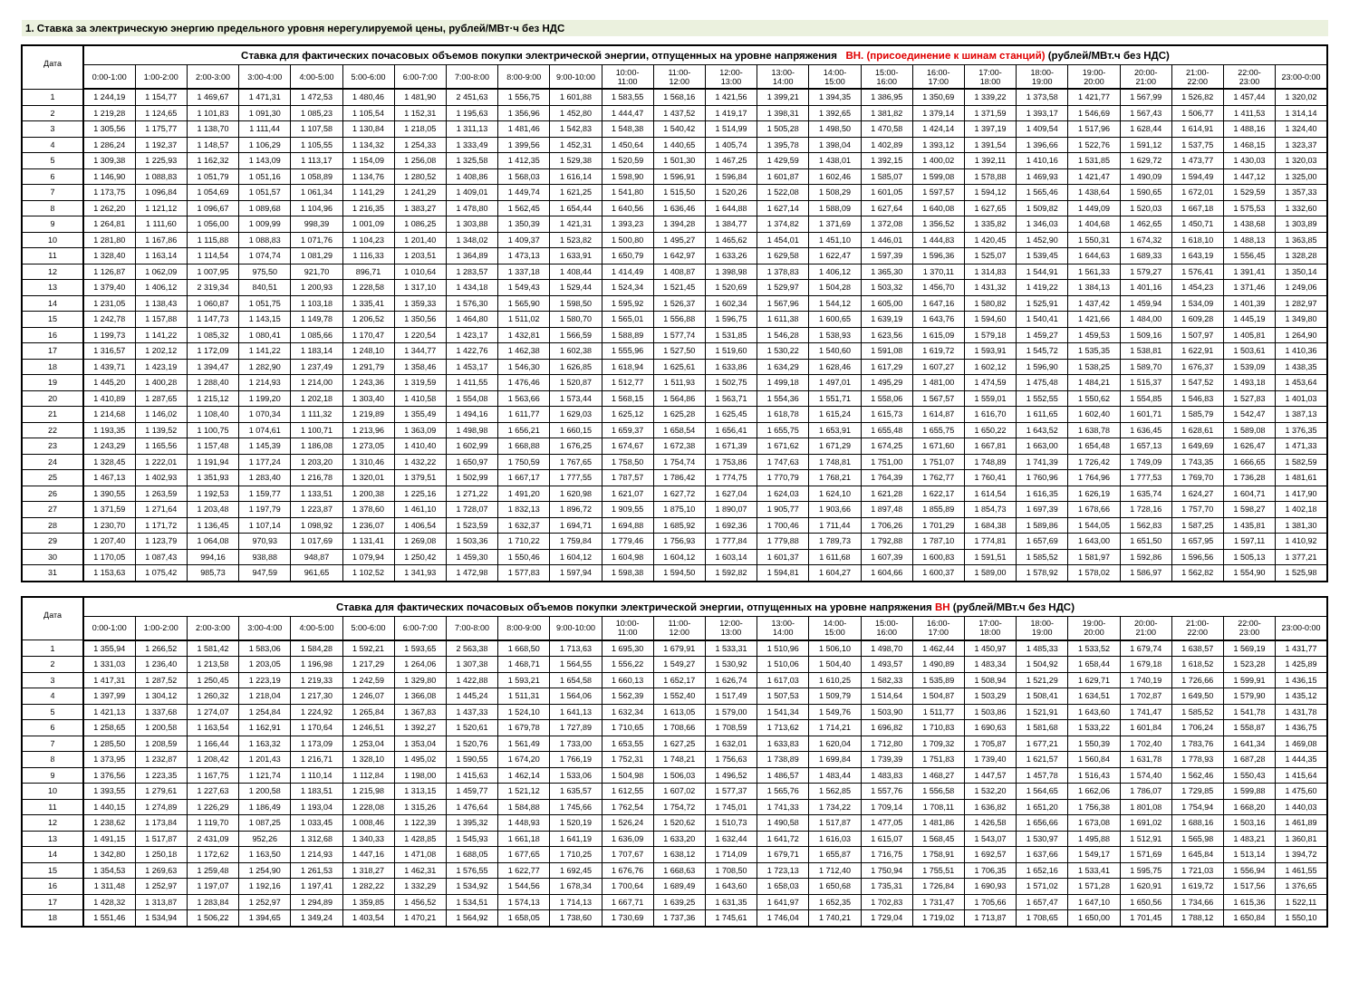1. Ставка за электрическую энергию предельного уровня нерегулируемой цены, рублей/МВт·ч без НДС
| Дата | Ставка для фактических почасовых объемов покупки электрической энергии, отпущенных на уровне напряжения ВН. (присоединение к шинам станций) (рублей/МВт.ч без НДС) | | | | | | | | | | | | | | | | | | | | | | | |
| --- | --- | --- | --- | --- | --- | --- | --- | --- | --- | --- | --- | --- | --- | --- | --- | --- | --- | --- | --- | --- | --- | --- | --- | --- |
| | 0:00-1:00 | 1:00-2:00 | 2:00-3:00 | 3:00-4:00 | 4:00-5:00 | 5:00-6:00 | 6:00-7:00 | 7:00-8:00 | 8:00-9:00 | 9:00-10:00 | 10:00- 11:00 | 11:00- 12:00 | 12:00- 13:00 | 13:00- 14:00 | 14:00- 15:00 | 15:00- 16:00 | 16:00- 17:00 | 17:00- 18:00 | 18:00- 19:00 | 19:00- 20:00 | 20:00- 21:00 | 21:00- 22:00 | 22:00- 23:00 | 23:00-0:00 |
| 1 | 1 244,19 | 1 154,77 | 1 469,67 | 1 471,31 | 1 472,53 | 1 480,46 | 1 481,90 | 2 451,63 | 1 556,75 | 1 601,88 | 1 583,55 | 1 568,16 | 1 421,56 | 1 399,21 | 1 394,35 | 1 386,95 | 1 350,69 | 1 339,22 | 1 373,58 | 1 421,77 | 1 567,99 | 1 526,82 | 1 457,44 | 1 320,02 |
| 2 | 1 219,28 | 1 124,65 | 1 101,83 | 1 091,30 | 1 085,23 | 1 105,54 | 1 152,31 | 1 195,63 | 1 356,96 | 1 452,80 | 1 444,47 | 1 437,52 | 1 419,17 | 1 398,31 | 1 392,65 | 1 381,82 | 1 379,14 | 1 371,59 | 1 393,17 | 1 546,69 | 1 567,43 | 1 506,77 | 1 411,53 | 1 314,14 |
| 3 | 1 305,56 | 1 175,77 | 1 138,70 | 1 111,44 | 1 107,58 | 1 130,84 | 1 218,05 | 1 311,13 | 1 481,46 | 1 542,83 | 1 548,38 | 1 540,42 | 1 514,99 | 1 505,28 | 1 498,50 | 1 470,58 | 1 424,14 | 1 397,19 | 1 409,54 | 1 517,96 | 1 628,44 | 1 614,91 | 1 488,16 | 1 324,40 |
| 4 | 1 286,24 | 1 192,37 | 1 148,57 | 1 106,29 | 1 105,55 | 1 134,32 | 1 254,33 | 1 333,49 | 1 399,56 | 1 452,31 | 1 450,64 | 1 440,65 | 1 405,74 | 1 395,78 | 1 398,04 | 1 402,89 | 1 393,12 | 1 391,54 | 1 396,66 | 1 522,76 | 1 591,12 | 1 537,75 | 1 468,15 | 1 323,37 |
| 5 | 1 309,38 | 1 225,93 | 1 162,32 | 1 143,09 | 1 113,17 | 1 154,09 | 1 256,08 | 1 325,58 | 1 412,35 | 1 529,38 | 1 520,59 | 1 501,30 | 1 467,25 | 1 429,59 | 1 438,01 | 1 392,15 | 1 400,02 | 1 392,11 | 1 410,16 | 1 531,85 | 1 629,72 | 1 473,77 | 1 430,03 | 1 320,03 |
| 6 | 1 146,90 | 1 088,83 | 1 051,79 | 1 051,16 | 1 058,89 | 1 134,76 | 1 280,52 | 1 408,86 | 1 568,03 | 1 616,14 | 1 598,90 | 1 596,91 | 1 596,84 | 1 601,87 | 1 602,46 | 1 585,07 | 1 599,08 | 1 578,88 | 1 469,93 | 1 421,47 | 1 490,09 | 1 594,49 | 1 447,12 | 1 325,00 |
| 7 | 1 173,75 | 1 096,84 | 1 054,69 | 1 051,57 | 1 061,34 | 1 141,29 | 1 241,29 | 1 409,01 | 1 449,74 | 1 621,25 | 1 541,80 | 1 515,50 | 1 520,26 | 1 522,08 | 1 508,29 | 1 601,05 | 1 597,57 | 1 594,12 | 1 565,46 | 1 438,64 | 1 590,65 | 1 672,01 | 1 529,59 | 1 357,33 |
| 8 | 1 262,20 | 1 121,12 | 1 096,67 | 1 089,68 | 1 104,96 | 1 216,35 | 1 383,27 | 1 478,80 | 1 562,45 | 1 654,44 | 1 640,56 | 1 636,46 | 1 644,88 | 1 627,14 | 1 588,09 | 1 627,64 | 1 640,08 | 1 627,65 | 1 509,82 | 1 449,09 | 1 520,03 | 1 667,18 | 1 575,53 | 1 332,60 |
| 9 | 1 264,81 | 1 111,60 | 1 056,00 | 1 009,99 | 998,39 | 1 001,09 | 1 086,25 | 1 303,88 | 1 350,39 | 1 421,31 | 1 393,23 | 1 394,28 | 1 384,77 | 1 374,82 | 1 371,69 | 1 372,08 | 1 356,52 | 1 335,82 | 1 346,03 | 1 404,68 | 1 462,65 | 1 450,71 | 1 438,68 | 1 303,89 |
| 10 | 1 281,80 | 1 167,86 | 1 115,88 | 1 088,83 | 1 071,76 | 1 104,23 | 1 201,40 | 1 348,02 | 1 409,37 | 1 523,82 | 1 500,80 | 1 495,27 | 1 465,62 | 1 454,01 | 1 451,10 | 1 446,01 | 1 444,83 | 1 420,45 | 1 452,90 | 1 550,31 | 1 674,32 | 1 618,10 | 1 488,13 | 1 363,85 |
| 11 | 1 328,40 | 1 163,14 | 1 114,54 | 1 074,74 | 1 081,29 | 1 116,33 | 1 203,51 | 1 364,89 | 1 473,13 | 1 633,91 | 1 650,79 | 1 642,97 | 1 633,26 | 1 629,58 | 1 622,47 | 1 597,39 | 1 596,36 | 1 525,07 | 1 539,45 | 1 644,63 | 1 689,33 | 1 643,19 | 1 556,45 | 1 328,28 |
| 12 | 1 126,87 | 1 062,09 | 1 007,95 | 975,50 | 921,70 | 896,71 | 1 010,64 | 1 283,57 | 1 337,18 | 1 408,44 | 1 414,49 | 1 408,87 | 1 398,98 | 1 378,83 | 1 406,12 | 1 365,30 | 1 370,11 | 1 314,83 | 1 544,91 | 1 561,33 | 1 579,27 | 1 576,41 | 1 391,41 | 1 350,14 |
| 13 | 1 379,40 | 1 406,12 | 2 319,34 | 840,51 | 1 200,93 | 1 228,58 | 1 317,10 | 1 434,18 | 1 549,43 | 1 529,44 | 1 524,34 | 1 521,45 | 1 520,69 | 1 529,97 | 1 504,28 | 1 503,32 | 1 456,70 | 1 431,32 | 1 419,22 | 1 384,13 | 1 401,16 | 1 454,23 | 1 371,46 | 1 249,06 |
| 14 | 1 231,05 | 1 138,43 | 1 060,87 | 1 051,75 | 1 103,18 | 1 335,41 | 1 359,33 | 1 576,30 | 1 565,90 | 1 598,50 | 1 595,92 | 1 526,37 | 1 602,34 | 1 567,96 | 1 544,12 | 1 605,00 | 1 647,16 | 1 580,82 | 1 525,91 | 1 437,42 | 1 459,94 | 1 534,09 | 1 401,39 | 1 282,97 |
| 15 | 1 242,78 | 1 157,88 | 1 147,73 | 1 143,15 | 1 149,78 | 1 206,52 | 1 350,56 | 1 464,80 | 1 511,02 | 1 580,70 | 1 565,01 | 1 556,88 | 1 596,75 | 1 611,38 | 1 600,65 | 1 639,19 | 1 643,76 | 1 594,60 | 1 540,41 | 1 421,66 | 1 484,00 | 1 609,28 | 1 445,19 | 1 349,80 |
| 16 | 1 199,73 | 1 141,22 | 1 085,32 | 1 080,41 | 1 085,66 | 1 170,47 | 1 220,54 | 1 423,17 | 1 432,81 | 1 566,59 | 1 588,89 | 1 577,74 | 1 531,85 | 1 546,28 | 1 538,93 | 1 623,56 | 1 615,09 | 1 579,18 | 1 459,27 | 1 459,53 | 1 509,16 | 1 507,97 | 1 405,81 | 1 264,90 |
| 17 | 1 316,57 | 1 202,12 | 1 172,09 | 1 141,22 | 1 183,14 | 1 248,10 | 1 344,77 | 1 422,76 | 1 462,38 | 1 602,38 | 1 555,96 | 1 527,50 | 1 519,60 | 1 530,22 | 1 540,60 | 1 591,08 | 1 619,72 | 1 593,91 | 1 545,72 | 1 535,35 | 1 538,81 | 1 622,91 | 1 503,61 | 1 410,36 |
| 18 | 1 439,71 | 1 423,19 | 1 394,47 | 1 282,90 | 1 237,49 | 1 291,79 | 1 358,46 | 1 453,17 | 1 546,30 | 1 626,85 | 1 618,94 | 1 625,61 | 1 633,86 | 1 634,29 | 1 628,46 | 1 617,29 | 1 607,27 | 1 602,12 | 1 596,90 | 1 538,25 | 1 589,70 | 1 676,37 | 1 539,09 | 1 438,35 |
| 19 | 1 445,20 | 1 400,28 | 1 288,40 | 1 214,93 | 1 214,00 | 1 243,36 | 1 319,59 | 1 411,55 | 1 476,46 | 1 520,87 | 1 512,77 | 1 511,93 | 1 502,75 | 1 499,18 | 1 497,01 | 1 495,29 | 1 481,00 | 1 474,59 | 1 475,48 | 1 484,21 | 1 515,37 | 1 547,52 | 1 493,18 | 1 453,64 |
| 20 | 1 410,89 | 1 287,65 | 1 215,12 | 1 199,20 | 1 202,18 | 1 303,40 | 1 410,58 | 1 554,08 | 1 563,66 | 1 573,44 | 1 568,15 | 1 564,86 | 1 563,71 | 1 554,36 | 1 551,71 | 1 558,06 | 1 567,57 | 1 559,01 | 1 552,55 | 1 550,62 | 1 554,85 | 1 546,83 | 1 527,83 | 1 401,03 |
| 21 | 1 214,68 | 1 146,02 | 1 108,40 | 1 070,34 | 1 111,32 | 1 219,89 | 1 355,49 | 1 494,16 | 1 611,77 | 1 629,03 | 1 625,12 | 1 625,28 | 1 625,45 | 1 618,78 | 1 615,24 | 1 615,73 | 1 614,87 | 1 616,70 | 1 611,65 | 1 602,40 | 1 601,71 | 1 585,79 | 1 542,47 | 1 387,13 |
| 22 | 1 193,35 | 1 139,52 | 1 100,75 | 1 074,61 | 1 100,71 | 1 213,96 | 1 363,09 | 1 498,98 | 1 656,21 | 1 660,15 | 1 659,37 | 1 658,54 | 1 656,41 | 1 655,75 | 1 653,91 | 1 655,48 | 1 655,75 | 1 650,22 | 1 643,52 | 1 638,78 | 1 636,45 | 1 628,61 | 1 589,08 | 1 376,35 |
| 23 | 1 243,29 | 1 165,56 | 1 157,48 | 1 145,39 | 1 186,08 | 1 273,05 | 1 410,40 | 1 602,99 | 1 668,88 | 1 676,25 | 1 674,67 | 1 672,38 | 1 671,39 | 1 671,62 | 1 671,29 | 1 674,25 | 1 671,60 | 1 667,81 | 1 663,00 | 1 654,48 | 1 657,13 | 1 649,69 | 1 626,47 | 1 471,33 |
| 24 | 1 328,45 | 1 222,01 | 1 191,94 | 1 177,24 | 1 203,20 | 1 310,46 | 1 432,22 | 1 650,97 | 1 750,59 | 1 767,65 | 1 758,50 | 1 754,74 | 1 753,86 | 1 747,63 | 1 748,81 | 1 751,00 | 1 751,07 | 1 748,89 | 1 741,39 | 1 726,42 | 1 749,09 | 1 743,35 | 1 666,65 | 1 582,59 |
| 25 | 1 467,13 | 1 402,93 | 1 351,93 | 1 283,40 | 1 216,78 | 1 320,01 | 1 379,51 | 1 502,99 | 1 667,17 | 1 777,55 | 1 787,57 | 1 786,42 | 1 774,75 | 1 770,79 | 1 768,21 | 1 764,39 | 1 762,77 | 1 760,41 | 1 760,96 | 1 764,96 | 1 777,53 | 1 769,70 | 1 736,28 | 1 481,61 |
| 26 | 1 390,55 | 1 263,59 | 1 192,53 | 1 159,77 | 1 133,51 | 1 200,38 | 1 225,16 | 1 271,22 | 1 491,20 | 1 620,98 | 1 621,07 | 1 627,72 | 1 627,04 | 1 624,03 | 1 624,10 | 1 621,28 | 1 622,17 | 1 614,54 | 1 616,35 | 1 626,19 | 1 635,74 | 1 624,27 | 1 604,71 | 1 417,90 |
| 27 | 1 371,59 | 1 271,64 | 1 203,48 | 1 197,79 | 1 223,87 | 1 378,60 | 1 461,10 | 1 728,07 | 1 832,13 | 1 896,72 | 1 909,55 | 1 875,10 | 1 890,07 | 1 905,77 | 1 903,66 | 1 897,48 | 1 855,89 | 1 854,73 | 1 697,39 | 1 678,66 | 1 728,16 | 1 757,70 | 1 598,27 | 1 402,18 |
| 28 | 1 230,70 | 1 171,72 | 1 136,45 | 1 107,14 | 1 098,92 | 1 236,07 | 1 406,54 | 1 523,59 | 1 632,37 | 1 694,71 | 1 694,88 | 1 685,92 | 1 692,36 | 1 700,46 | 1 711,44 | 1 706,26 | 1 701,29 | 1 684,38 | 1 589,86 | 1 544,05 | 1 562,83 | 1 587,25 | 1 435,81 | 1 381,30 |
| 29 | 1 207,40 | 1 123,79 | 1 064,08 | 970,93 | 1 017,69 | 1 131,41 | 1 269,08 | 1 503,36 | 1 710,22 | 1 759,84 | 1 779,46 | 1 756,93 | 1 777,84 | 1 779,88 | 1 789,73 | 1 792,88 | 1 787,10 | 1 774,81 | 1 657,69 | 1 643,00 | 1 651,50 | 1 657,95 | 1 597,11 | 1 410,92 |
| 30 | 1 170,05 | 1 087,43 | 994,16 | 938,88 | 948,87 | 1 079,94 | 1 250,42 | 1 459,30 | 1 550,46 | 1 604,12 | 1 604,98 | 1 604,12 | 1 603,14 | 1 601,37 | 1 611,68 | 1 607,39 | 1 600,83 | 1 591,51 | 1 585,52 | 1 581,97 | 1 592,86 | 1 596,56 | 1 505,13 | 1 377,21 |
| 31 | 1 153,63 | 1 075,42 | 985,73 | 947,59 | 961,65 | 1 102,52 | 1 341,93 | 1 472,98 | 1 577,83 | 1 597,94 | 1 598,38 | 1 594,50 | 1 592,82 | 1 594,81 | 1 604,27 | 1 604,66 | 1 600,37 | 1 589,00 | 1 578,92 | 1 578,02 | 1 586,97 | 1 562,82 | 1 554,90 | 1 525,98 |
| Дата | Ставка для фактических почасовых объемов покупки электрической энергии, отпущенных на уровне напряжения ВН (рублей/МВт.ч без НДС) | | | | | | | | | | | | | | | | | | | | | | | |
| --- | --- | --- | --- | --- | --- | --- | --- | --- | --- | --- | --- | --- | --- | --- | --- | --- | --- | --- | --- | --- | --- | --- | --- | --- |
| | 0:00-1:00 | 1:00-2:00 | 2:00-3:00 | 3:00-4:00 | 4:00-5:00 | 5:00-6:00 | 6:00-7:00 | 7:00-8:00 | 8:00-9:00 | 9:00-10:00 | 10:00- 11:00 | 11:00- 12:00 | 12:00- 13:00 | 13:00- 14:00 | 14:00- 15:00 | 15:00- 16:00 | 16:00- 17:00 | 17:00- 18:00 | 18:00- 19:00 | 19:00- 20:00 | 20:00- 21:00 | 21:00- 22:00 | 22:00- 23:00 | 23:00-0:00 |
| 1 | 1 355,94 | 1 266,52 | 1 581,42 | 1 583,06 | 1 584,28 | 1 592,21 | 1 593,65 | 2 563,38 | 1 668,50 | 1 713,63 | 1 695,30 | 1 679,91 | 1 533,31 | 1 510,96 | 1 506,10 | 1 498,70 | 1 462,44 | 1 450,97 | 1 485,33 | 1 533,52 | 1 679,74 | 1 638,57 | 1 569,19 | 1 431,77 |
| 2 | 1 331,03 | 1 236,40 | 1 213,58 | 1 203,05 | 1 196,98 | 1 217,29 | 1 264,06 | 1 307,38 | 1 468,71 | 1 564,55 | 1 556,22 | 1 549,27 | 1 530,92 | 1 510,06 | 1 504,40 | 1 493,57 | 1 490,89 | 1 483,34 | 1 504,92 | 1 658,44 | 1 679,18 | 1 618,52 | 1 523,28 | 1 425,89 |
| 3 | 1 417,31 | 1 287,52 | 1 250,45 | 1 223,19 | 1 219,33 | 1 242,59 | 1 329,80 | 1 422,88 | 1 593,21 | 1 654,58 | 1 660,13 | 1 652,17 | 1 626,74 | 1 617,03 | 1 610,25 | 1 582,33 | 1 535,89 | 1 508,94 | 1 521,29 | 1 629,71 | 1 740,19 | 1 726,66 | 1 599,91 | 1 436,15 |
| 4 | 1 397,99 | 1 304,12 | 1 260,32 | 1 218,04 | 1 217,30 | 1 246,07 | 1 366,08 | 1 445,24 | 1 511,31 | 1 564,06 | 1 562,39 | 1 552,40 | 1 517,49 | 1 507,53 | 1 509,79 | 1 514,64 | 1 504,87 | 1 503,29 | 1 508,41 | 1 634,51 | 1 702,87 | 1 649,50 | 1 579,90 | 1 435,12 |
| 5 | 1 421,13 | 1 337,68 | 1 274,07 | 1 254,84 | 1 224,92 | 1 265,84 | 1 367,83 | 1 437,33 | 1 524,10 | 1 641,13 | 1 632,34 | 1 613,05 | 1 579,00 | 1 541,34 | 1 549,76 | 1 503,90 | 1 511,77 | 1 503,86 | 1 521,91 | 1 643,60 | 1 741,47 | 1 585,52 | 1 541,78 | 1 431,78 |
| 6 | 1 258,65 | 1 200,58 | 1 163,54 | 1 162,91 | 1 170,64 | 1 246,51 | 1 392,27 | 1 520,61 | 1 679,78 | 1 727,89 | 1 710,65 | 1 708,66 | 1 708,59 | 1 713,62 | 1 714,21 | 1 696,82 | 1 710,83 | 1 690,63 | 1 581,68 | 1 533,22 | 1 601,84 | 1 706,24 | 1 558,87 | 1 436,75 |
| 7 | 1 285,50 | 1 208,59 | 1 166,44 | 1 163,32 | 1 173,09 | 1 253,04 | 1 353,04 | 1 520,76 | 1 561,49 | 1 733,00 | 1 653,55 | 1 627,25 | 1 632,01 | 1 633,83 | 1 620,04 | 1 712,80 | 1 709,32 | 1 705,87 | 1 677,21 | 1 550,39 | 1 702,40 | 1 783,76 | 1 641,34 | 1 469,08 |
| 8 | 1 373,95 | 1 232,87 | 1 208,42 | 1 201,43 | 1 216,71 | 1 328,10 | 1 495,02 | 1 590,55 | 1 674,20 | 1 766,19 | 1 752,31 | 1 748,21 | 1 756,63 | 1 738,89 | 1 699,84 | 1 739,39 | 1 751,83 | 1 739,40 | 1 621,57 | 1 560,84 | 1 631,78 | 1 778,93 | 1 687,28 | 1 444,35 |
| 9 | 1 376,56 | 1 223,35 | 1 167,75 | 1 121,74 | 1 110,14 | 1 112,84 | 1 198,00 | 1 415,63 | 1 462,14 | 1 533,06 | 1 504,98 | 1 506,03 | 1 496,52 | 1 486,57 | 1 483,44 | 1 483,83 | 1 468,27 | 1 447,57 | 1 457,78 | 1 516,43 | 1 574,40 | 1 562,46 | 1 550,43 | 1 415,64 |
| 10 | 1 393,55 | 1 279,61 | 1 227,63 | 1 200,58 | 1 183,51 | 1 215,98 | 1 313,15 | 1 459,77 | 1 521,12 | 1 635,57 | 1 612,55 | 1 607,02 | 1 577,37 | 1 565,76 | 1 562,85 | 1 557,76 | 1 556,58 | 1 532,20 | 1 564,65 | 1 662,06 | 1 786,07 | 1 729,85 | 1 599,88 | 1 475,60 |
| 11 | 1 440,15 | 1 274,89 | 1 226,29 | 1 186,49 | 1 193,04 | 1 228,08 | 1 315,26 | 1 476,64 | 1 584,88 | 1 745,66 | 1 762,54 | 1 754,72 | 1 745,01 | 1 741,33 | 1 734,22 | 1 709,14 | 1 708,11 | 1 636,82 | 1 651,20 | 1 756,38 | 1 801,08 | 1 754,94 | 1 668,20 | 1 440,03 |
| 12 | 1 238,62 | 1 173,84 | 1 119,70 | 1 087,25 | 1 033,45 | 1 008,46 | 1 122,39 | 1 395,32 | 1 448,93 | 1 520,19 | 1 526,24 | 1 520,62 | 1 510,73 | 1 490,58 | 1 517,87 | 1 477,05 | 1 481,86 | 1 426,58 | 1 656,66 | 1 673,08 | 1 691,02 | 1 688,16 | 1 503,16 | 1 461,89 |
| 13 | 1 491,15 | 1 517,87 | 2 431,09 | 952,26 | 1 312,68 | 1 340,33 | 1 428,85 | 1 545,93 | 1 661,18 | 1 641,19 | 1 636,09 | 1 633,20 | 1 632,44 | 1 641,72 | 1 616,03 | 1 615,07 | 1 568,45 | 1 543,07 | 1 530,97 | 1 495,88 | 1 512,91 | 1 565,98 | 1 483,21 | 1 360,81 |
| 14 | 1 342,80 | 1 250,18 | 1 172,62 | 1 163,50 | 1 214,93 | 1 447,16 | 1 471,08 | 1 688,05 | 1 677,65 | 1 710,25 | 1 707,67 | 1 638,12 | 1 714,09 | 1 679,71 | 1 655,87 | 1 716,75 | 1 758,91 | 1 692,57 | 1 637,66 | 1 549,17 | 1 571,69 | 1 645,84 | 1 513,14 | 1 394,72 |
| 15 | 1 354,53 | 1 269,63 | 1 259,48 | 1 254,90 | 1 261,53 | 1 318,27 | 1 462,31 | 1 576,55 | 1 622,77 | 1 692,45 | 1 676,76 | 1 668,63 | 1 708,50 | 1 723,13 | 1 712,40 | 1 750,94 | 1 755,51 | 1 706,35 | 1 652,16 | 1 533,41 | 1 595,75 | 1 721,03 | 1 556,94 | 1 461,55 |
| 16 | 1 311,48 | 1 252,97 | 1 197,07 | 1 192,16 | 1 197,41 | 1 282,22 | 1 332,29 | 1 534,92 | 1 544,56 | 1 678,34 | 1 700,64 | 1 689,49 | 1 643,60 | 1 658,03 | 1 650,68 | 1 735,31 | 1 726,84 | 1 690,93 | 1 571,02 | 1 571,28 | 1 620,91 | 1 619,72 | 1 517,56 | 1 376,65 |
| 17 | 1 428,32 | 1 313,87 | 1 283,84 | 1 252,97 | 1 294,89 | 1 359,85 | 1 456,52 | 1 534,51 | 1 574,13 | 1 714,13 | 1 667,71 | 1 639,25 | 1 631,35 | 1 641,97 | 1 652,35 | 1 702,83 | 1 731,47 | 1 705,66 | 1 657,47 | 1 647,10 | 1 650,56 | 1 734,66 | 1 615,36 | 1 522,11 |
| 18 | 1 551,46 | 1 534,94 | 1 506,22 | 1 394,65 | 1 349,24 | 1 403,54 | 1 470,21 | 1 564,92 | 1 658,05 | 1 738,60 | 1 730,69 | 1 737,36 | 1 745,61 | 1 746,04 | 1 740,21 | 1 729,04 | 1 719,02 | 1 713,87 | 1 708,65 | 1 650,00 | 1 701,45 | 1 788,12 | 1 650,84 | 1 550,10 |